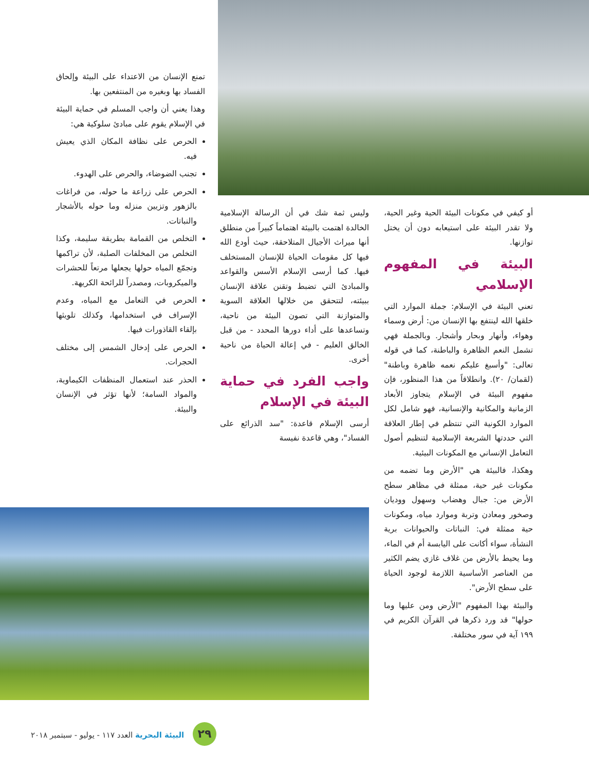أو كيفي في مكونات البيئة الحية وغير الحية، ولا تقدر البيئة على استيعابه دون أن يختل توازنها.
البيئة في المفهوم الإسلامي
تعني البيئة في الإسلام: جملة الموارد التي خلقها الله لينتفع بها الإنسان من: أرض وسماء وهواء، وأنهار وبحار وأشجار. وبالجملة فهي تشمل النعم الظاهرة والباطنة، كما في قوله تعالى: "وأسبغ عليكم نعمه ظاهرة وباطنة" (لقمان/ ٢٠). وانطلاقاً من هذا المنظور، فإن مفهوم البيئة في الإسلام يتجاوز الأبعاد الزمانية والمكانية والإنسانية، فهو شامل لكل الموارد الكونية التي تنتظم في إطار العلاقة التي حددتها الشريعة الإسلامية لتنظيم أصول التعامل الإنساني مع المكونات البيئية.
وهكذا، فالبيئة هي "الأرض وما تضمه من مكونات غير حية، ممثلة في مظاهر سطح الأرض من: جبال وهضاب وسهول ووديان وصخور ومعادن وتربة وموارد مياه، ومكونات حية ممثلة في: النباتات والحيوانات برية النشأة، سواء أكانت على اليابسة أم في الماء، وما يحيط بالأرض من غلاف غازي يضم الكثير من العناصر الأساسية اللازمة لوجود الحياة على سطح الأرض".
والبيئة بهذا المفهوم "الأرض ومن عليها وما حولها" قد ورد ذكرها في القرآن الكريم في ١٩٩ آية في سور مختلفة.
وليس ثمة شك في أن الرسالة الإسلامية الخالدة اهتمت بالبيئة اهتماماً كبيراً من منطلق أنها ميراث الأجيال المتلاحقة، حيث أودع الله فيها كل مقومات الحياة للإنسان المستخلف فيها. كما أرسى الإسلام الأسس والقواعد والمبادئ التي تضبط وتقنن علاقة الإنسان ببيئته، لتتحقق من خلالها العلاقة السوية والمتوازنة التي تصون البيئة من ناحية، وتساعدها على أداء دورها المحدد - من قبل الخالق العليم - في إعالة الحياة من ناحية أخرى.
واجب الفرد في حماية البيئة في الإسلام
أرسى الإسلام قاعدة: "سد الذرائع على الفساد"، وهي قاعدة نفيسة
تمنع الإنسان من الاعتداء على البيئة وإلحاق الفساد بها وبغيره من المنتفعين بها.
وهذا يعني أن واجب المسلم في حماية البيئة في الإسلام يقوم على مبادئ سلوكية هي:
الحرص على نظافة المكان الذي يعيش فيه.
تجنب الضوضاء، والحرص على الهدوء.
الحرص على زراعة ما حوله، من فراغات بالزهور وتزيين منزله وما حوله بالأشجار والنباتات.
التخلص من القمامة بطريقة سليمة، وكذا التخلص من المخلفات الصلبة، لأن تراكمها وتجمّع المياه حولها يجعلها مرتعاً للحشرات والميكروبات، ومصدراً للرائحة الكريهة.
الحرص في التعامل مع المياه، وعدم الإسراف في استخدامها، وكذلك تلويثها بإلقاء القاذورات فيها.
الحرص على إدخال الشمس إلى مختلف الحجرات.
الحذر عند استعمال المنظفات الكيماوية، والمواد السامة؛ لأنها تؤثر في الإنسان والبيئة.
٢٩ البيئة البحرية العدد ١١٧ - يوليو - سبتمبر ٢٠١٨